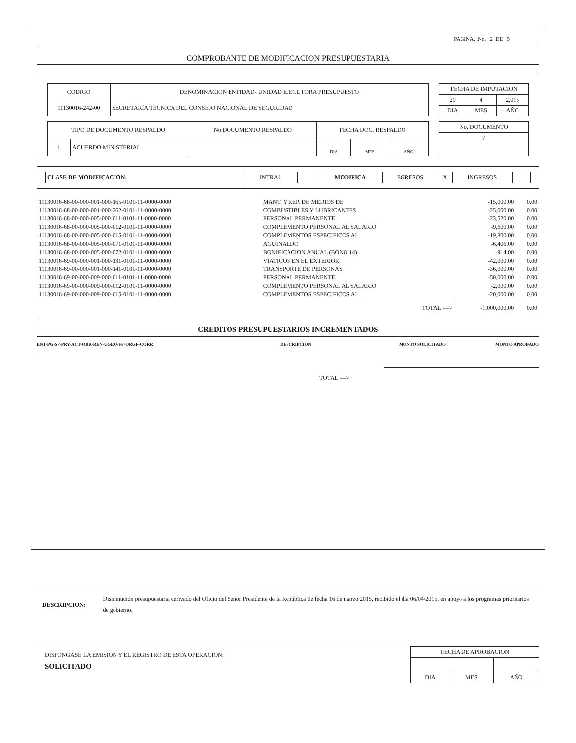PAGINA. .No. 2 DE 5
COMPROBANTE DE MODIFICACION PRESUPUESTARIA
| CODIGO | DENOMINACION ENTIDAD- UNIDAD EJECUTORA PRESUPUESTO |
| --- | --- |
| 11130016-242-00 | SECRETARÍA TÉCNICA DEL CONSEJO NACIONAL DE SEGURIDAD |
| FECHA DE IMPUTACION | | |
| --- | --- | --- |
| 29 | 4 | 2,015 |
| DIA | MES | AÑO |
| TIPO DE DOCUMENTO RESPALDO | | No DOCUMENTO RESPALDO | FECHA DOC. RESPALDO | | |
| --- | --- | --- | --- | --- | --- |
| 1 | ACUERDO MINISTERIAL | | DIA | MES | AÑO |
| No. DOCUMENTO |
| --- |
| 7 |
| CLASE DE MODIFICACION: | INTRAI |
| MODIFICA | EGRESOS | X | INGRESOS | |
| 11130016-68-00-000-001-000-165-0101-11-0000-0000 | MANT. Y REP. DE MEDIOS DE | -15,000.00 | 0.00 |
| 11130016-68-00-000-001-000-262-0101-11-0000-0000 | COMBUSTIBLES Y LUBRICANTES | -25,000.00 | 0.00 |
| 11130016-68-00-000-005-000-011-0101-11-0000-0000 | PERSONAL PERMANENTE | -23,520.00 | 0.00 |
| 11130016-68-00-000-005-000-012-0101-11-0000-0000 | COMPLEMENTO PERSONAL AL SALARIO | -9,600.00 | 0.00 |
| 11130016-68-00-000-005-000-015-0101-11-0000-0000 | COMPLEMENTOS ESPECIFICOS AL | -19,800.00 | 0.00 |
| 11130016-68-00-000-005-000-071-0101-11-0000-0000 | AGUINALDO | -6,406.00 | 0.00 |
| 11130016-68-00-000-005-000-072-0101-11-0000-0000 | BONIFICACION ANUAL (BONO 14) | -914.00 | 0.00 |
| 11130016-69-00-000-001-000-131-0101-11-0000-0000 | VIATICOS EN EL EXTERIOR | -42,000.00 | 0.00 |
| 11130016-69-00-000-001-000-141-0101-11-0000-0000 | TRANSPORTE DE PERSONAS | -36,000.00 | 0.00 |
| 11130016-69-00-000-009-000-011-0101-11-0000-0000 | PERSONAL PERMANENTE | -50,000.00 | 0.00 |
| 11130016-69-00-000-009-000-012-0101-11-0000-0000 | COMPLEMENTO PERSONAL AL SALARIO | -2,000.00 | 0.00 |
| 11130016-69-00-000-009-000-015-0101-11-0000-0000 | COMPLEMENTOS ESPECIFICOS AL | -20,000.00 | 0.00 |
| | TOTAL ==> | -1,000,000.00 | 0.00 |
CREDITOS PRESUPUESTARIOS INCREMENTADOS
| ENT-PG-SP-PRY-ACT-OBR-REN-UGEO-FF-ORGF-CORR | DESCRIPCION | MONTO SOLICITADO | MONTO APROBADO |
TOTAL ==>
DESCRIPCION:
Disminución presupuestaria derivado del Oficio del Señor Presidente de la República de fecha 16 de marzo 2015, recibido el día 06/04/2015, en apoyo a los programas prioritarios de gobierno.
DISPONGASE LA EMISION Y EL REGISTRO DE ESTA OPERACION:
SOLICITADO
| FECHA DE APROBACION | | |
| --- | --- | --- |
| DIA | MES | AÑO |